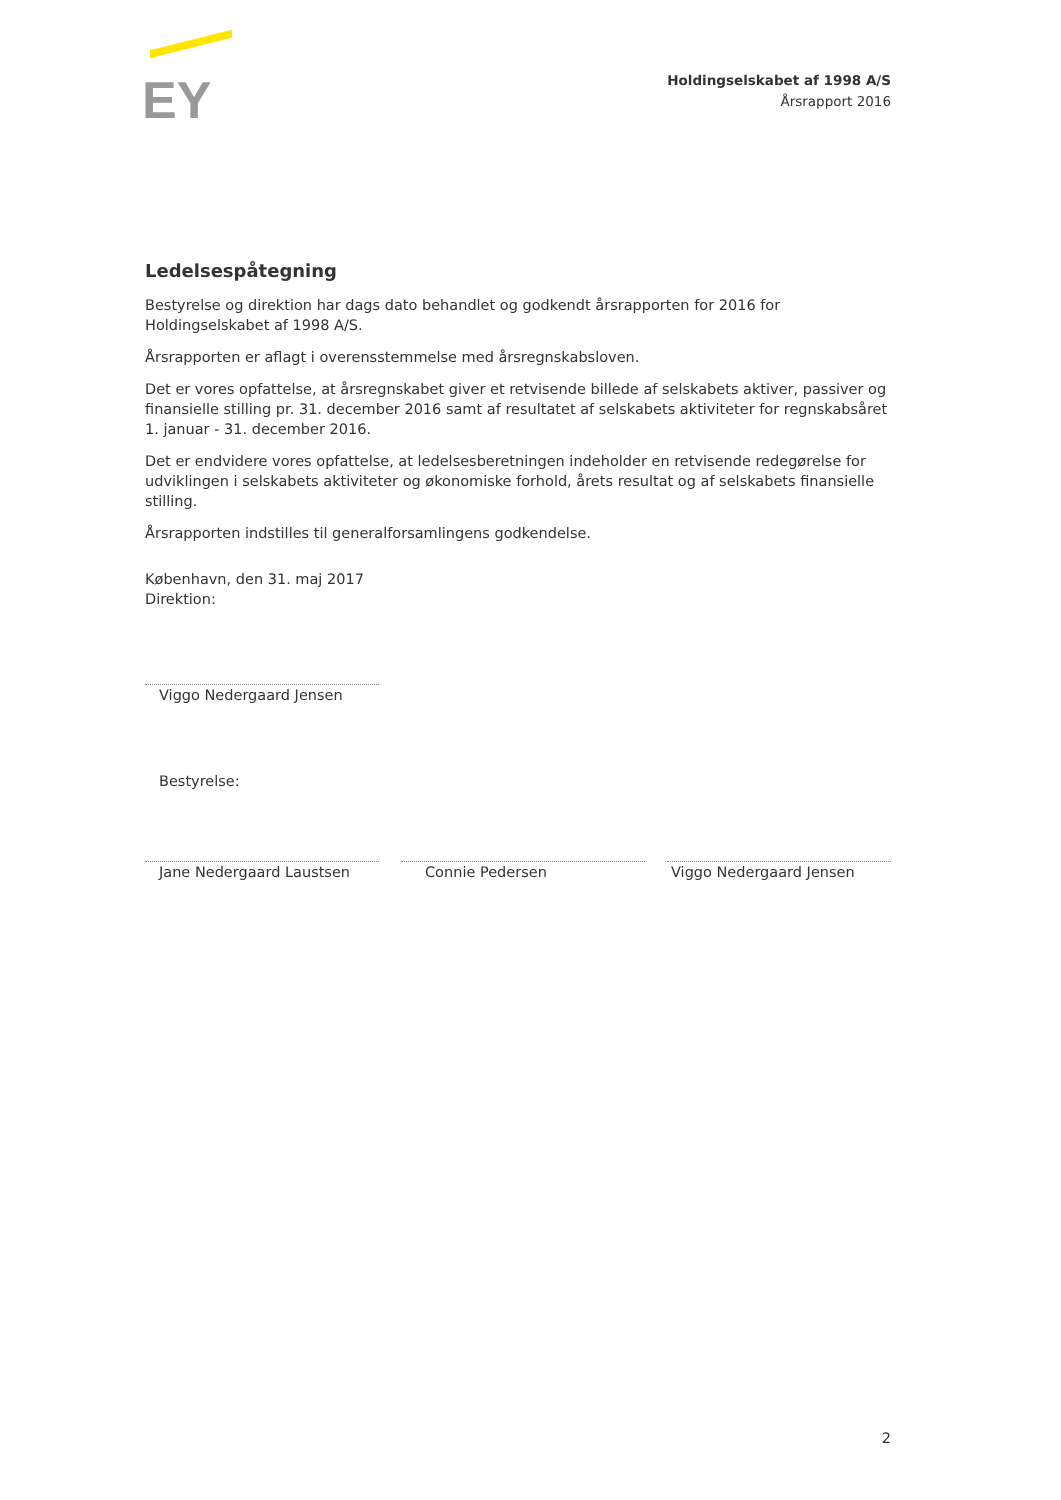EY
Holdingselskabet af 1998 A/S
Årsrapport 2016
Ledelsespåtegning
Bestyrelse og direktion har dags dato behandlet og godkendt årsrapporten for 2016 for Holdingselskabet af 1998 A/S.
Årsrapporten er aflagt i overensstemmelse med årsregnskabsloven.
Det er vores opfattelse, at årsregnskabet giver et retvisende billede af selskabets aktiver, passiver og finansielle stilling pr. 31. december 2016 samt af resultatet af selskabets aktiviteter for regnskabsåret 1. januar - 31. december 2016.
Det er endvidere vores opfattelse, at ledelsesberetningen indeholder en retvisende redegørelse for udviklingen i selskabets aktiviteter og økonomiske forhold, årets resultat og af selskabets finansielle stilling.
Årsrapporten indstilles til generalforsamlingens godkendelse.
København, den 31. maj 2017
Direktion:
Viggo Nedergaard Jensen
Bestyrelse:
Jane Nedergaard Laustsen Connie Pedersen Viggo Nedergaard Jensen
2